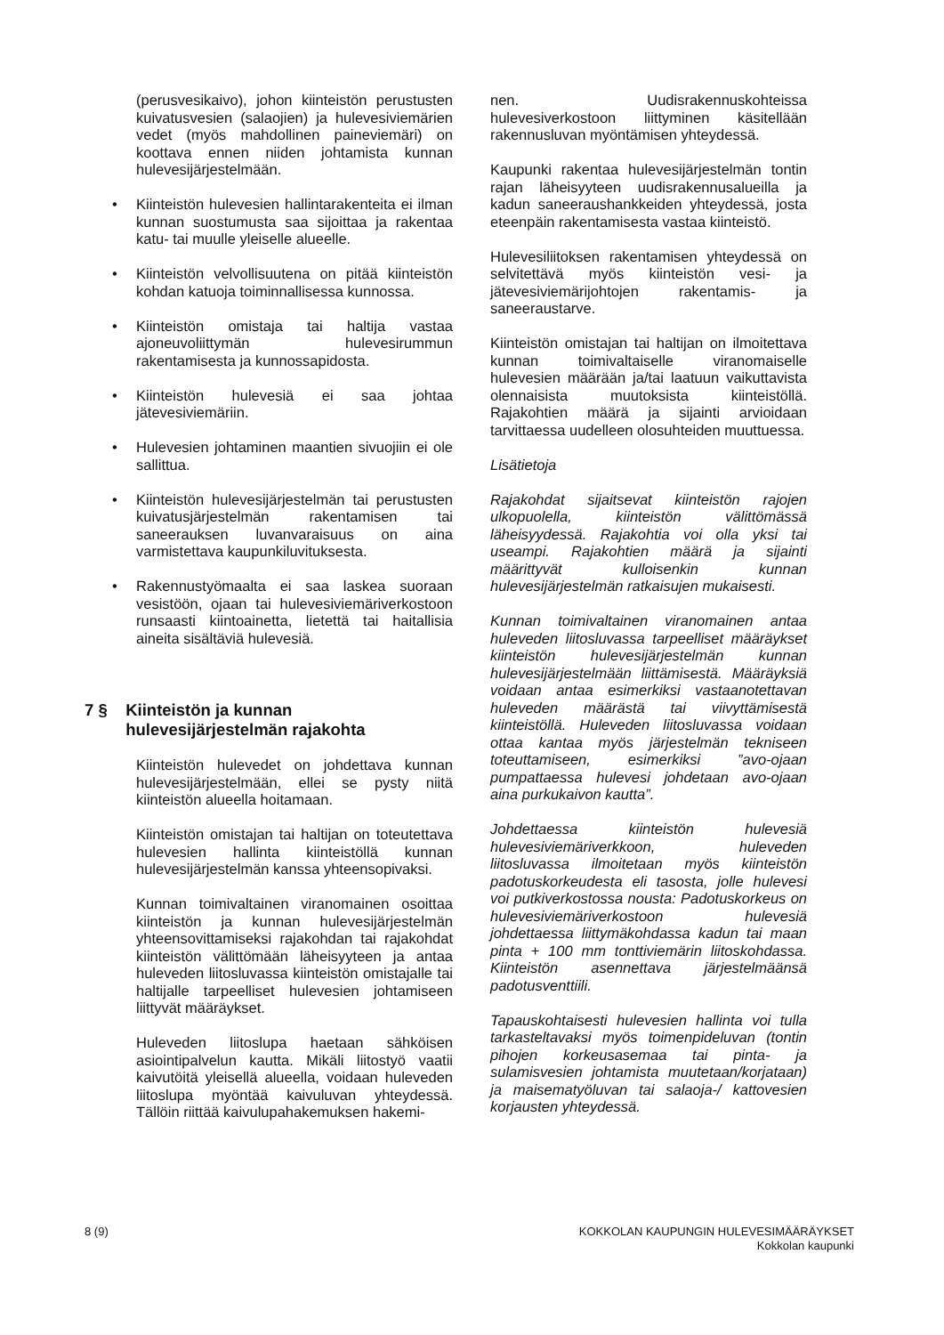(perusvesikaivo), johon kiinteistön perustusten kuivatusvesien (salaojien) ja hulevesiviemärien vedet (myös mahdollinen paineviemäri) on koottava ennen niiden johtamista kunnan hulevesijärjestelmään.
• Kiinteistön hulevesien hallintarakenteita ei ilman kunnan suostumusta saa sijoittaa ja rakentaa katu- tai muulle yleiselle alueelle.
• Kiinteistön velvollisuutena on pitää kiinteistön kohdan katuoja toiminnallisessa kunnossa.
• Kiinteistön omistaja tai haltija vastaa ajoneuvoliittymän hulevesirummun rakentamisesta ja kunnossapidosta.
• Kiinteistön hulevesiä ei saa johtaa jätevesiviemäriin.
• Hulevesien johtaminen maantien sivuojiin ei ole sallittua.
• Kiinteistön hulevesijärjestelmän tai perustusten kuivatusjärjestelmän rakentamisen tai saneerauksen luvanvaraisuus on aina varmistettava kaupunkiluvituksesta.
• Rakennustyömaalta ei saa laskea suoraan vesistöön, ojaan tai hulevesiviemäriverkostoon runsaasti kiintoainetta, lietettä tai haitallisia aineita sisältäviä hulevesiä.
7 § Kiinteistön ja kunnan hulevesijärjestelmän rajakohta
Kiinteistön hulevedet on johdettava kunnan hulevesijärjestelmään, ellei se pysty niitä kiinteistön alueella hoitamaan.
Kiinteistön omistajan tai haltijan on toteutettava hulevesien hallinta kiinteistöllä kunnan hulevesijärjestelmän kanssa yhteensopivaksi.
Kunnan toimivaltainen viranomainen osoittaa kiinteistön ja kunnan hulevesijärjestelmän yhteensovittamiseksi rajakohdan tai rajakohdat kiinteistön välittömään läheisyyteen ja antaa huleveden liitosluvassa kiinteistön omistajalle tai haltijalle tarpeelliset hulevesien johtamiseen liittyvät määräykset.
Huleveden liitoslupa haetaan sähköisen asiointipalvelun kautta. Mikäli liitostyö vaatii kaivutöitä yleisellä alueella, voidaan huleveden liitoslupa myöntää kaivuluvan yhteydessä. Tällöin riittää kaivulupahakemuksen hakemi-
nen. Uudisrakennuskohteissa hulevesiverkostoon liittyminen käsitellään rakennusluvan myöntämisen yhteydessä.
Kaupunki rakentaa hulevesijärjestelmän tontin rajan läheisyyteen uudisrakennusalueilla ja kadun saneeraushankkeiden yhteydessä, josta eteenpäin rakentamisesta vastaa kiinteistö.
Hulevesiliitoksen rakentamisen yhteydessä on selvitettävä myös kiinteistön vesi- ja jätevesiviemärijohtojen rakentamis- ja saneeraustarve.
Kiinteistön omistajan tai haltijan on ilmoitettava kunnan toimivaltaiselle viranomaiselle hulevesien määrään ja/tai laatuun vaikuttavista olennaisista muutoksista kiinteistöllä. Rajakohtien määrä ja sijainti arvioidaan tarvittaessa uudelleen olosuhteiden muuttuessa.
Lisätietoja
Rajakohdat sijaitsevat kiinteistön rajojen ulkopuolella, kiinteistön välittömässä läheisyydessä. Rajakohtia voi olla yksi tai useampi. Rajakohtien määrä ja sijainti määrittyvät kulloisenkin kunnan hulevesijärjestelmän ratkaisujen mukaisesti.
Kunnan toimivaltainen viranomainen antaa huleveden liitosluvassa tarpeelliset määräykset kiinteistön hulevesijärjestelmän kunnan hulevesijärjestelmään liittämisestä. Määräyksiä voidaan antaa esimerkiksi vastaanotettavan huleveden määrästä tai viivyttämisestä kiinteistöllä. Huleveden liitosluvassa voidaan ottaa kantaa myös järjestelmän tekniseen toteuttamiseen, esimerkiksi ”avo-ojaan pumpattaessa hulevesi johdetaan avo-ojaan aina purkukaivon kautta”.
Johdettaessa kiinteistön hulevesiä hulevesiviemäriverkkoon, huleveden liitosluvassa ilmoitetaan myös kiinteistön padotuskorkeudesta eli tasosta, jolle hulevesi voi putkiverkostossa nousta: Padotuskorkeus on hulevesiviemäriverkostoon hulevesiä johdettaessa liittymäkohdassa kadun tai maan pinta + 100 mm tonttiviemärin liitoskohdassa. Kiinteistön asennettava järjestelmäänsä padotusventtiili.
Tapauskohtaisesti hulevesien hallinta voi tulla tarkasteltavaksi myös toimenpideluvan (tontin pihojen korkeusasemaa tai pinta- ja sulamisvesien johtamista muutetaan/korjataan) ja maisematyöluvan tai salaoja-/ kattovesien korjausten yhteydessä.
8 (9) KOKKOLAN KAUPUNGIN HULEVESIMÄÄRÄYKSET
Kokkolan kaupunki